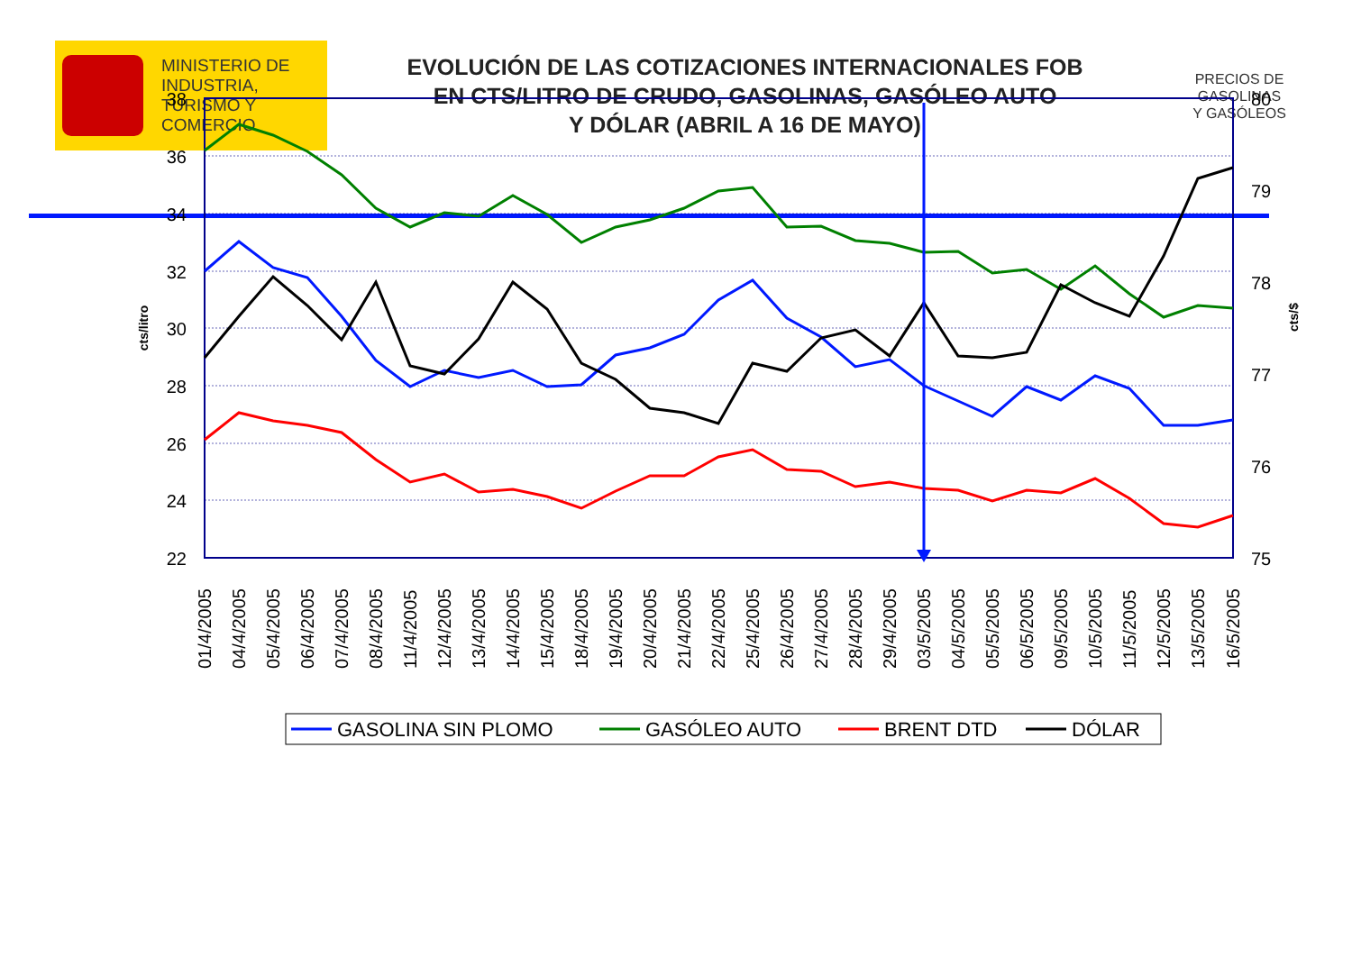MINISTERIO DE
INDUSTRIA,
TURISMO Y
COMERCIO
EVOLUCIÓN DE LAS COTIZACIONES INTERNACIONALES FOB
EN CTS/LITRO DE CRUDO, GASOLINAS, GASÓLEO AUTO
Y DÓLAR (ABRIL A 16 DE MAYO)
PRECIOS DE
GASOLINAS
Y GASÓLEOS
38
36
34
32
30
28
26
24
22
80
79
78
77
76
75
cts/litro
cts/$
01/4/2005
04/4/2005
05/4/2005
06/4/2005
07/4/2005
08/4/2005
11/4/2005
12/4/2005
13/4/2005
14/4/2005
15/4/2005
18/4/2005
19/4/2005
20/4/2005
21/4/2005
22/4/2005
25/4/2005
26/4/2005
27/4/2005
28/4/2005
29/4/2005
03/5/2005
04/5/2005
05/5/2005
06/5/2005
09/5/2005
10/5/2005
11/5/2005
12/5/2005
13/5/2005
16/5/2005
GASOLINA SIN PLOMO
GASÓLEO AUTO
BRENT DTD
DÓLAR